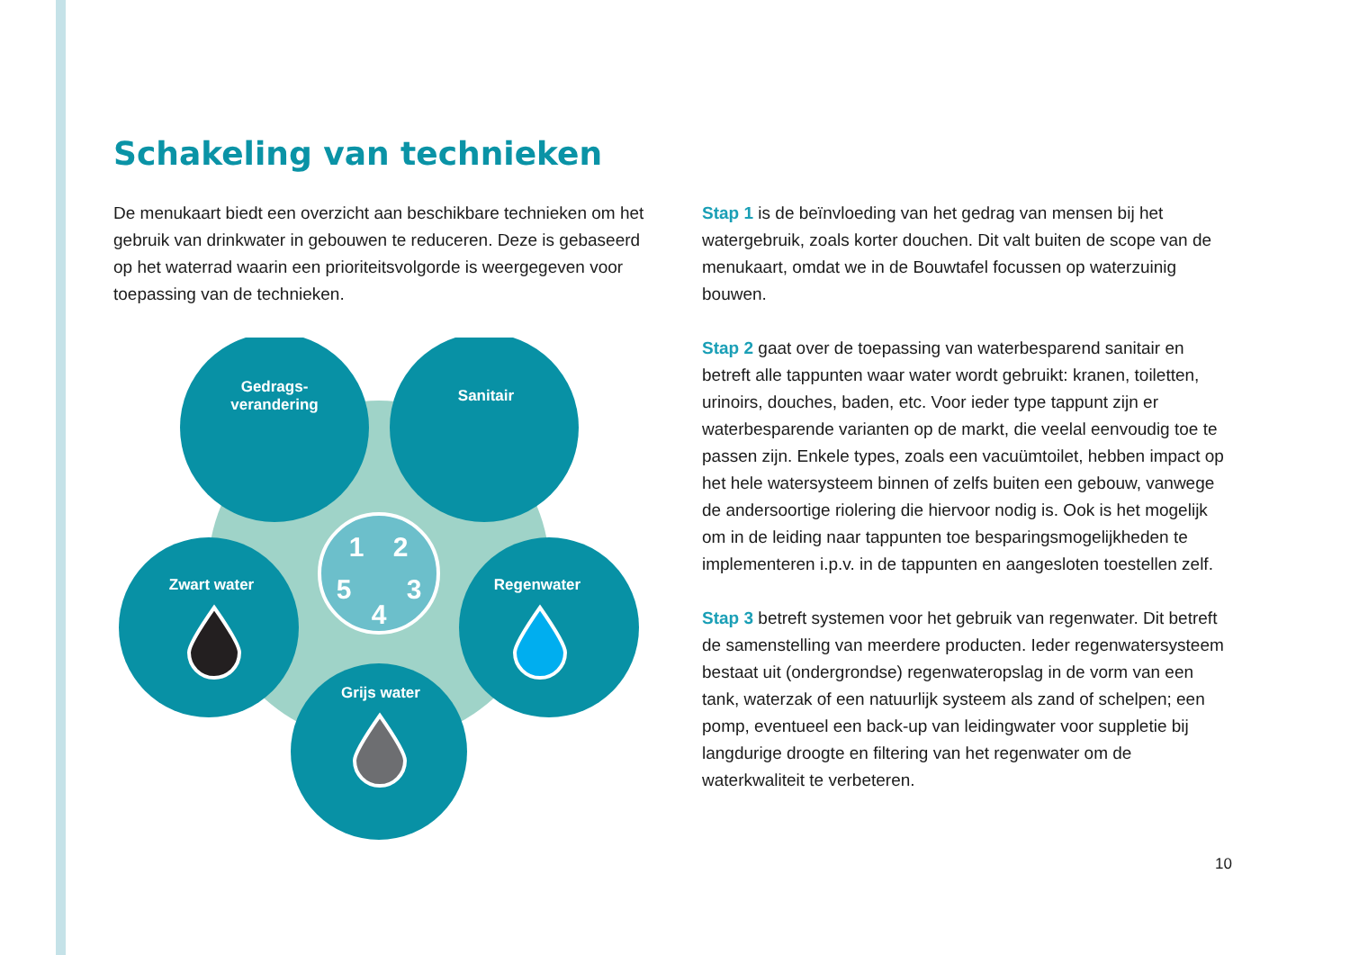Schakeling van technieken
De menukaart biedt een overzicht aan beschikbare technieken om het gebruik van drinkwater in gebouwen te reduceren. Deze is gebaseerd op het waterrad waarin een prioriteitsvolgorde is weergegeven voor toepassing van de technieken.
Gedrags-
verandering
Sanitair
Zwart water
Regenwater
Grijs water
1
2
3
4
5
Stap 1 is de beïnvloeding van het gedrag van mensen bij het watergebruik, zoals korter douchen. Dit valt buiten de scope van de menukaart, omdat we in de Bouwtafel focussen op waterzuinig bouwen.
Stap 2 gaat over de toepassing van waterbesparend sanitair en betreft alle tappunten waar water wordt gebruikt: kranen, toiletten, urinoirs, douches, baden, etc. Voor ieder type tappunt zijn er waterbesparende varianten op de markt, die veelal eenvoudig toe te passen zijn. Enkele types, zoals een vacuümtoilet, hebben impact op het hele watersysteem binnen of zelfs buiten een gebouw, vanwege de andersoortige riolering die hiervoor nodig is. Ook is het mogelijk om in de leiding naar tappunten toe besparingsmogelijkheden te implementeren i.p.v. in de tappunten en aangesloten toestellen zelf.
Stap 3 betreft systemen voor het gebruik van regenwater. Dit betreft de samenstelling van meerdere producten. Ieder regenwatersysteem bestaat uit (ondergrondse) regenwateropslag in de vorm van een tank, waterzak of een natuurlijk systeem als zand of schelpen; een pomp, eventueel een back-up van leidingwater voor suppletie bij langdurige droogte en filtering van het regenwater om de waterkwaliteit te verbeteren.
10